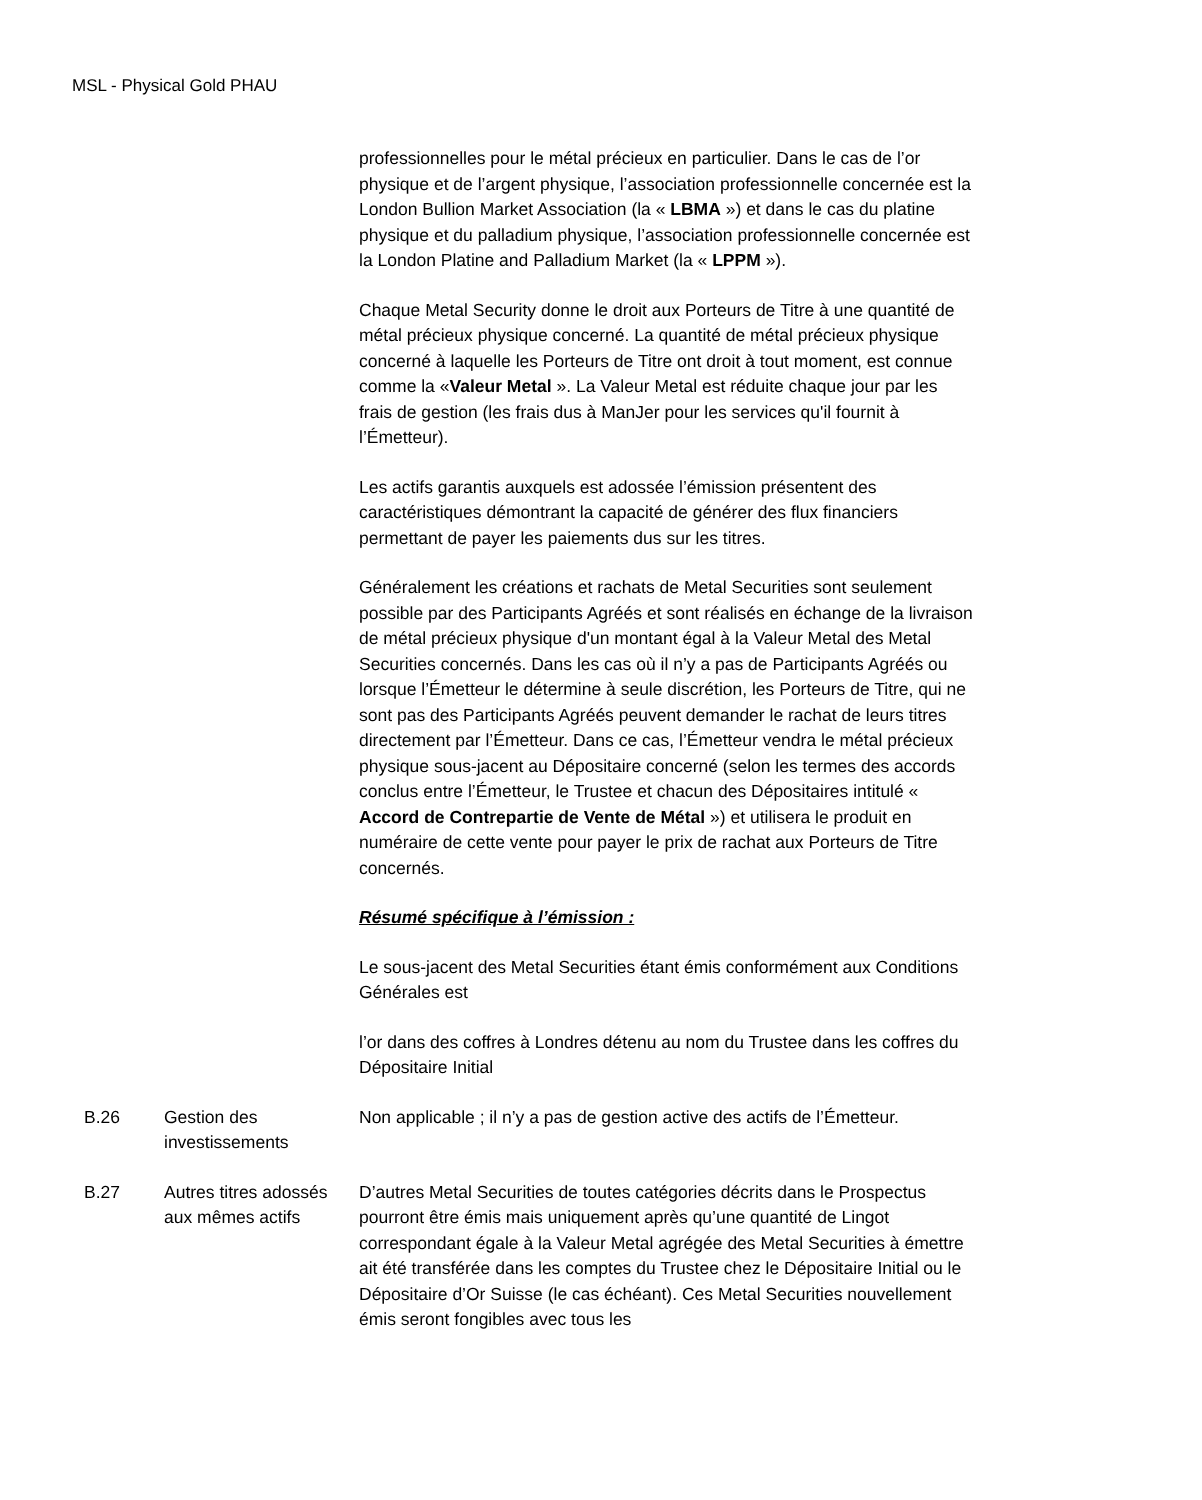MSL - Physical Gold PHAU
| | | professionnelles pour le métal précieux en particulier. Dans le cas de l’or physique et de l’argent physique, l’association professionnelle concernée est la London Bullion Market Association (la « LBMA ») et dans le cas du platine physique et du palladium physique, l’association professionnelle concernée est la London Platine and Palladium Market (la « LPPM »). Chaque Metal Security donne le droit aux Porteurs de Titre à une quantité de métal précieux physique concerné. La quantité de métal précieux physique concerné à laquelle les Porteurs de Titre ont droit à tout moment, est connue comme la « Valeur Metal ». La Valeur Metal est réduite chaque jour par les frais de gestion (les frais dus à ManJer pour les services qu'il fournit à l’Émetteur). Les actifs garantis auxquels est adossée l’émission présentent des caractéristiques démontrant la capacité de générer des flux financiers permettant de payer les paiements dus sur les titres. Généralement les créations et rachats de Metal Securities sont seulement possible par des Participants Agréés et sont réalisés en échange de la livraison de métal précieux physique d'un montant égal à la Valeur Metal des Metal Securities concernés. Dans les cas où il n’y a pas de Participants Agréés ou lorsque l’Émetteur le détermine à seule discrétion, les Porteurs de Titre, qui ne sont pas des Participants Agréés peuvent demander le rachat de leurs titres directement par l’Émetteur. Dans ce cas, l’Émetteur vendra le métal précieux physique sous-jacent au Dépositaire concerné (selon les termes des accords conclus entre l’Émetteur, le Trustee et chacun des Dépositaires intitulé « Accord de Contrepartie de Vente de Métal ») et utilisera le produit en numéraire de cette vente pour payer le prix de rachat aux Porteurs de Titre concernés. Résumé spécifique à l’émission : Le sous-jacent des Metal Securities étant émis conformément aux Conditions Générales est l’or dans des coffres à Londres détenu au nom du Trustee dans les coffres du Dépositaire Initial |
| B.26 | Gestion des investissements | Non applicable ; il n’y a pas de gestion active des actifs de l’Émetteur. |
| B.27 | Autres titres adossés aux mêmes actifs | D’autres Metal Securities de toutes catégories décrits dans le Prospectus pourront être émis mais uniquement après qu’une quantité de Lingot correspondant égale à la Valeur Metal agrégée des Metal Securities à émettre ait été transférée dans les comptes du Trustee chez le Dépositaire Initial ou le Dépositaire d’Or Suisse (le cas échéant). Ces Metal Securities nouvellement émis seront fongibles avec tous les |